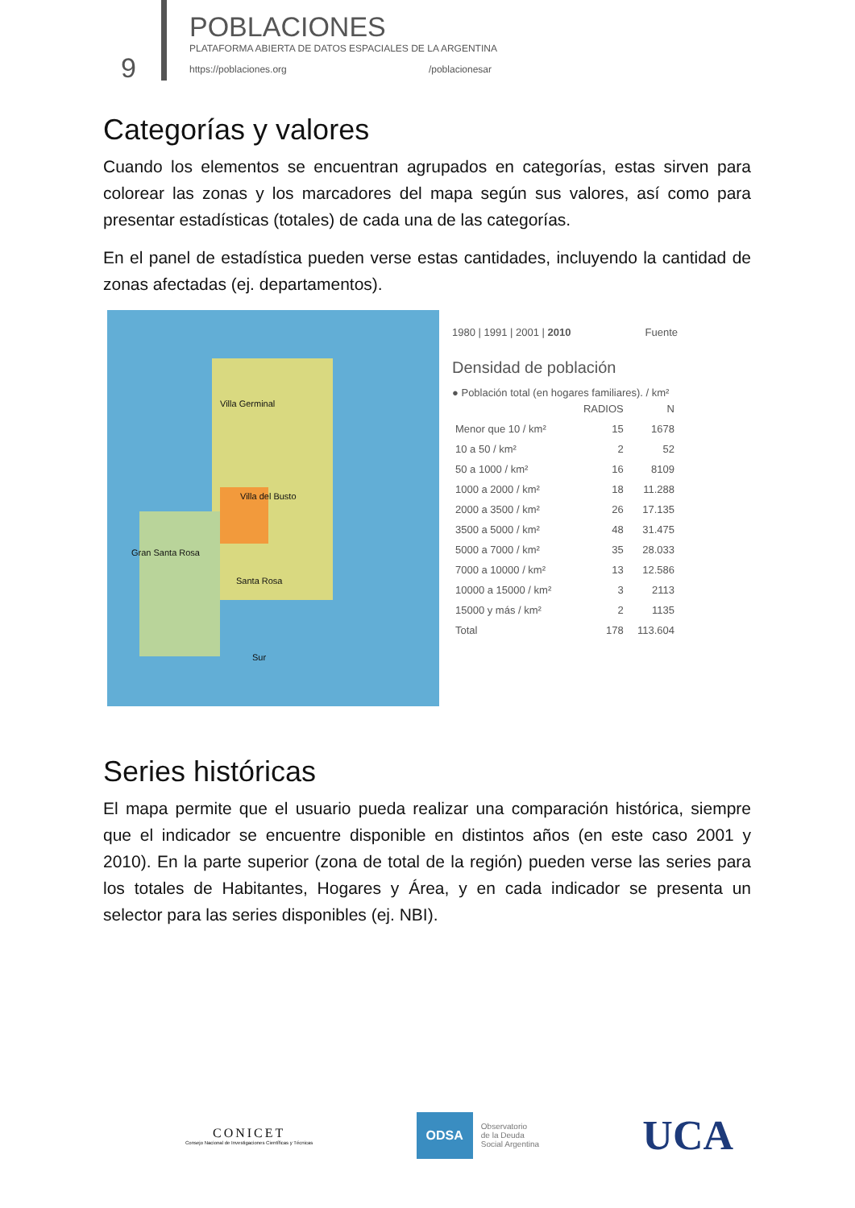9
POBLACIONES
PLATAFORMA ABIERTA DE DATOS ESPACIALES DE LA ARGENTINA
https://poblaciones.org /poblacionesar
Categorías y valores
Cuando los elementos se encuentran agrupados en categorías, estas sirven para colorear las zonas y los marcadores del mapa según sus valores, así como para presentar estadísticas (totales) de cada una de las categorías.
En el panel de estadística pueden verse estas cantidades, incluyendo la cantidad de zonas afectadas (ej. departamentos).
Villa Germinal
Villa del Busto
Gran Santa Rosa
Santa Rosa
Sur
1980 | 1991 | 2001 | 2010 Fuente
Densidad de población
● Población total (en hogares familiares). / km²
| | RADIOS | N |
| --- | --- | --- |
| Menor que 10 / km² | 15 | 1678 |
| 10 a 50 / km² | 2 | 52 |
| 50 a 1000 / km² | 16 | 8109 |
| 1000 a 2000 / km² | 18 | 11.288 |
| 2000 a 3500 / km² | 26 | 17.135 |
| 3500 a 5000 / km² | 48 | 31.475 |
| 5000 a 7000 / km² | 35 | 28.033 |
| 7000 a 10000 / km² | 13 | 12.586 |
| 10000 a 15000 / km² | 3 | 2113 |
| 15000 y más / km² | 2 | 1135 |
| Total | 178 | 113.604 |
Series históricas
El mapa permite que el usuario pueda realizar una comparación histórica, siempre que el indicador se encuentre disponible en distintos años (en este caso 2001 y 2010). En la parte superior (zona de total de la región) pueden verse las series para los totales de Habitantes, Hogares y Área, y en cada indicador se presenta un selector para las series disponibles (ej. NBI).
CONICET
Consejo Nacional de Investigaciones Científicas y Técnicas
ODSA
Observatorio
de la Deuda
Social Argentina
UCA